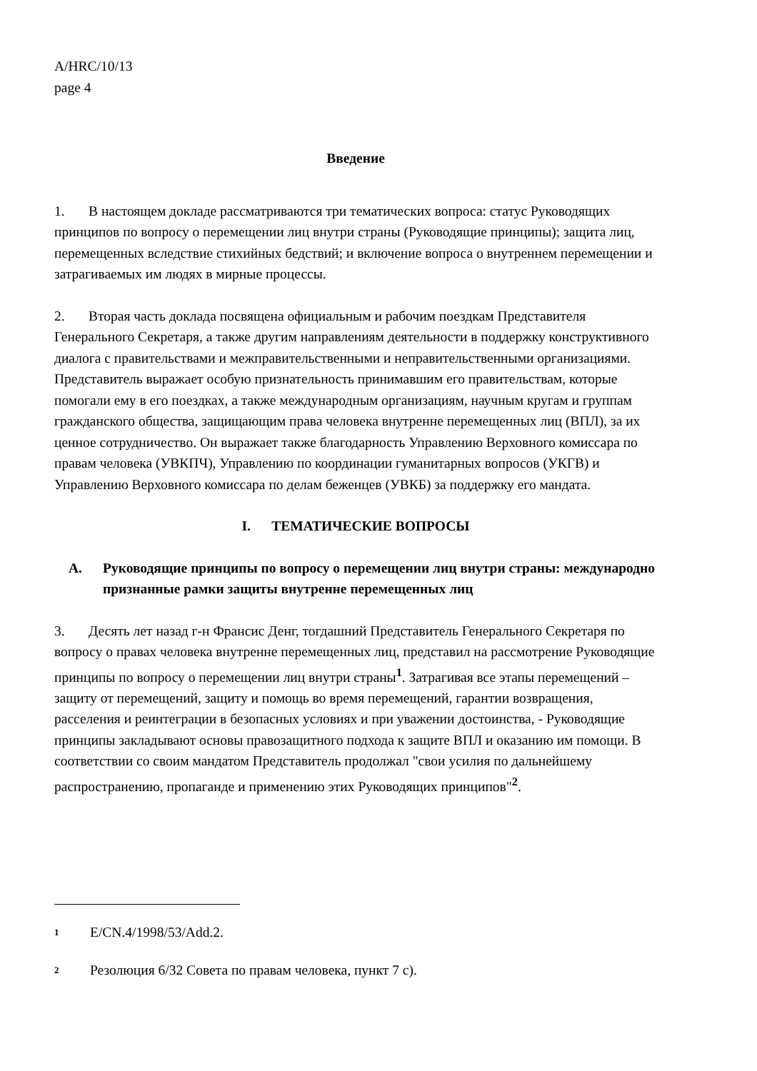A/HRC/10/13
page 4
Введение
1. В настоящем докладе рассматриваются три тематических вопроса: статус Руководящих принципов по вопросу о перемещении лиц внутри страны (Руководящие принципы); защита лиц, перемещенных вследствие стихийных бедствий; и включение вопроса о внутреннем перемещении и затрагиваемых им людях в мирные процессы.
2. Вторая часть доклада посвящена официальным и рабочим поездкам Представителя Генерального Секретаря, а также другим направлениям деятельности в поддержку конструктивного диалога с правительствами и межправительственными и неправительственными организациями. Представитель выражает особую признательность принимавшим его правительствам, которые помогали ему в его поездках, а также международным организациям, научным кругам и группам гражданского общества, защищающим права человека внутренне перемещенных лиц (ВПЛ), за их ценное сотрудничество. Он выражает также благодарность Управлению Верховного комиссара по правам человека (УВКПЧ), Управлению по координации гуманитарных вопросов (УКГВ) и Управлению Верховного комиссара по делам беженцев (УВКБ) за поддержку его мандата.
I. ТЕМАТИЧЕСКИЕ ВОПРОСЫ
A. Руководящие принципы по вопросу о перемещении лиц внутри страны: международно признанные рамки защиты внутренне перемещенных лиц
3. Десять лет назад г-н Франсис Денг, тогдашний Представитель Генерального Секретаря по вопросу о правах человека внутренне перемещенных лиц, представил на рассмотрение Руководящие принципы по вопросу о перемещении лиц внутри страны<sup>1</sup>. Затрагивая все этапы перемещений – защиту от перемещений, защиту и помощь во время перемещений, гарантии возвращения, расселения и реинтеграции в безопасных условиях и при уважении достоинства, - Руководящие принципы закладывают основы правозащитного подхода к защите ВПЛ и оказанию им помощи. В соответствии со своим мандатом Представитель продолжал "свои усилия по дальнейшему распространению, пропаганде и применению этих Руководящих принципов"<sup>2</sup>.
1 E/CN.4/1998/53/Add.2.
2 Резолюция 6/32 Совета по правам человека, пункт 7 с).